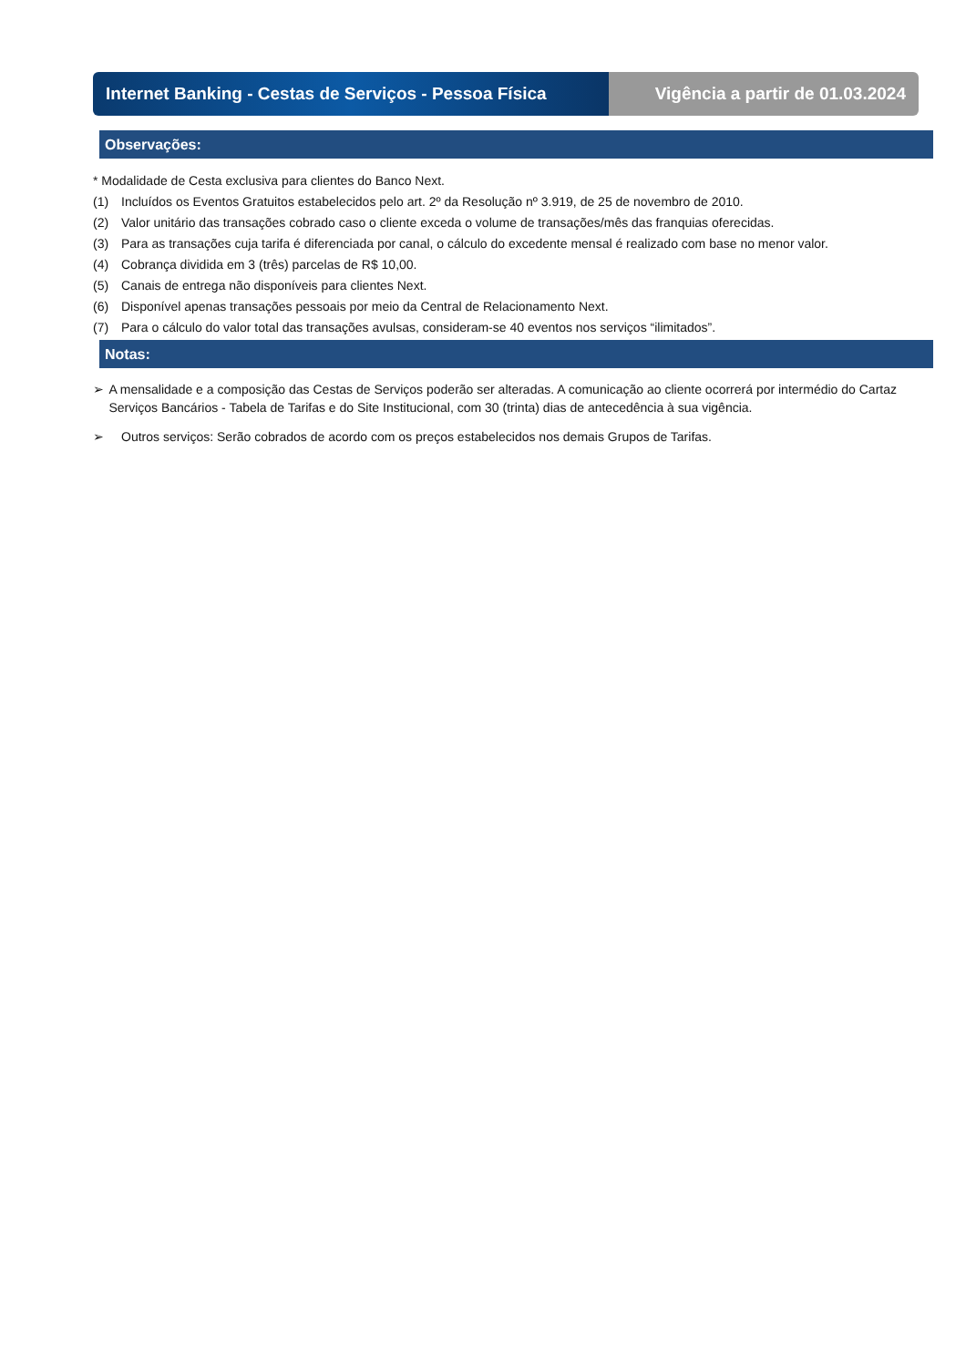Internet Banking - Cestas de Serviços - Pessoa Física
Vigência a partir de 01.03.2024
Observações:
* Modalidade de Cesta exclusiva para clientes do Banco Next.
(1) Incluídos os Eventos Gratuitos estabelecidos pelo art. 2º da Resolução nº 3.919, de 25 de novembro de 2010.
(2) Valor unitário das transações cobrado caso o cliente exceda o volume de transações/mês das franquias oferecidas.
(3) Para as transações cuja tarifa é diferenciada por canal, o cálculo do excedente mensal é realizado com base no menor valor.
(4) Cobrança dividida em 3 (três) parcelas de R$ 10,00.
(5) Canais de entrega não disponíveis para clientes Next.
(6) Disponível apenas transações pessoais por meio da Central de Relacionamento Next.
(7) Para o cálculo do valor total das transações avulsas, consideram-se 40 eventos nos serviços “ilimitados”.
Notas:
➢ A mensalidade e a composição das Cestas de Serviços poderão ser alteradas. A comunicação ao cliente ocorrerá por intermédio do Cartaz Serviços Bancários - Tabela de Tarifas e do Site Institucional, com 30 (trinta) dias de antecedência à sua vigência.
➢ Outros serviços: Serão cobrados de acordo com os preços estabelecidos nos demais Grupos de Tarifas.